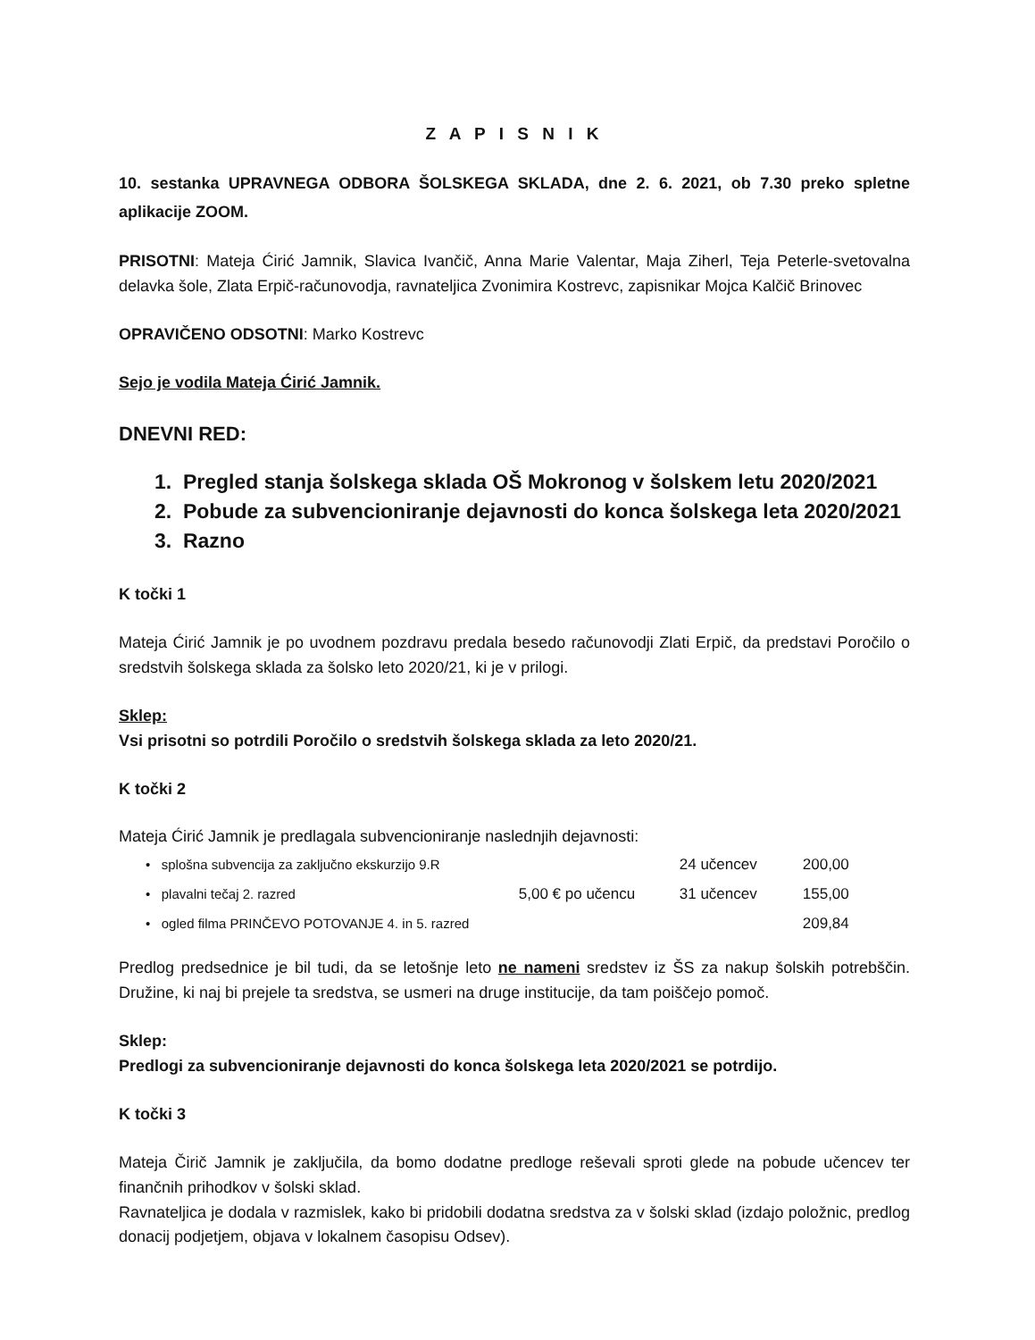Z A P I S N I K
10. sestanka UPRAVNEGA ODBORA ŠOLSKEGA SKLADA, dne 2. 6. 2021, ob 7.30 preko spletne aplikacije ZOOM.
PRISOTNI: Mateja Ćirić Jamnik, Slavica Ivančič, Anna Marie Valentar, Maja Ziherl, Teja Peterle-svetovalna delavka šole, Zlata Erpič-računovodja, ravnateljica Zvonimira Kostrevc, zapisnikar Mojca Kalčič Brinovec
OPRAVIČENO ODSOTNI: Marko Kostrevc
Sejo je vodila Mateja Ćirić Jamnik.
DNEVNI RED:
1. Pregled stanja šolskega sklada OŠ Mokronog v šolskem letu 2020/2021
2. Pobude za subvencioniranje dejavnosti do konca šolskega leta 2020/2021
3. Razno
K točki 1
Mateja Ćirić Jamnik je po uvodnem pozdravu predala besedo računovodji Zlati Erpič, da predstavi Poročilo o sredstvih šolskega sklada za šolsko leto 2020/21, ki je v prilogi.
Sklep:
Vsi prisotni so potrdili Poročilo o sredstvih šolskega sklada za leto 2020/21.
K točki 2
Mateja Ćirić Jamnik je predlagala subvencioniranje naslednjih dejavnosti:
• splošna subvencija za zaključno ekskurzijo 9.R 24 učencev 200,00
• plavalni tečaj 2. razred 5,00 € po učencu 31 učencev 155,00
• ogled filma PRINČEVO POTOVANJE 4. in 5. razred 209,84
Predlog predsednice je bil tudi, da se letošnje leto ne nameni sredstev iz ŠS za nakup šolskih potrebščin. Družine, ki naj bi prejele ta sredstva, se usmeri na druge institucije, da tam poiščejo pomoč.
Sklep:
Predlogi za subvencioniranje dejavnosti do konca šolskega leta 2020/2021 se potrdijo.
K točki 3
Mateja Čirič Jamnik je zaključila, da bomo dodatne predloge reševali sproti glede na pobude učencev ter finančnih prihodkov v šolski sklad.
Ravnateljica je dodala v razmislek, kako bi pridobili dodatna sredstva za v šolski sklad (izdajo položnic, predlog donacij podjetjem, objava v lokalnem časopisu Odsev).